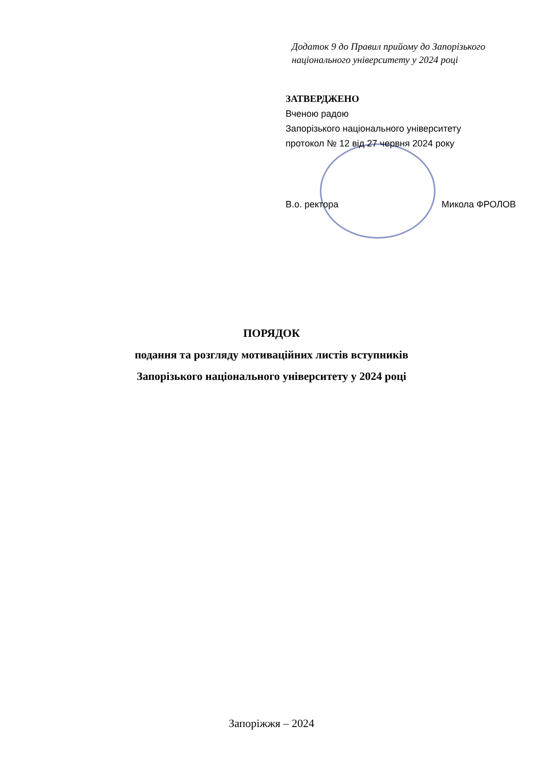Додаток 9 до Правил прийому до Запорізького
національного університету у 2024 році
ЗАТВЕРДЖЕНО
Вченою радою
Запорізького національного університету
протокол № 12 від 27 червня 2024 року
В.о. ректора Микола ФРОЛОВ
ПОРЯДОК
подання та розгляду мотиваційних листів вступників
Запорізького національного університету у 2024 році
Запоріжжя – 2024